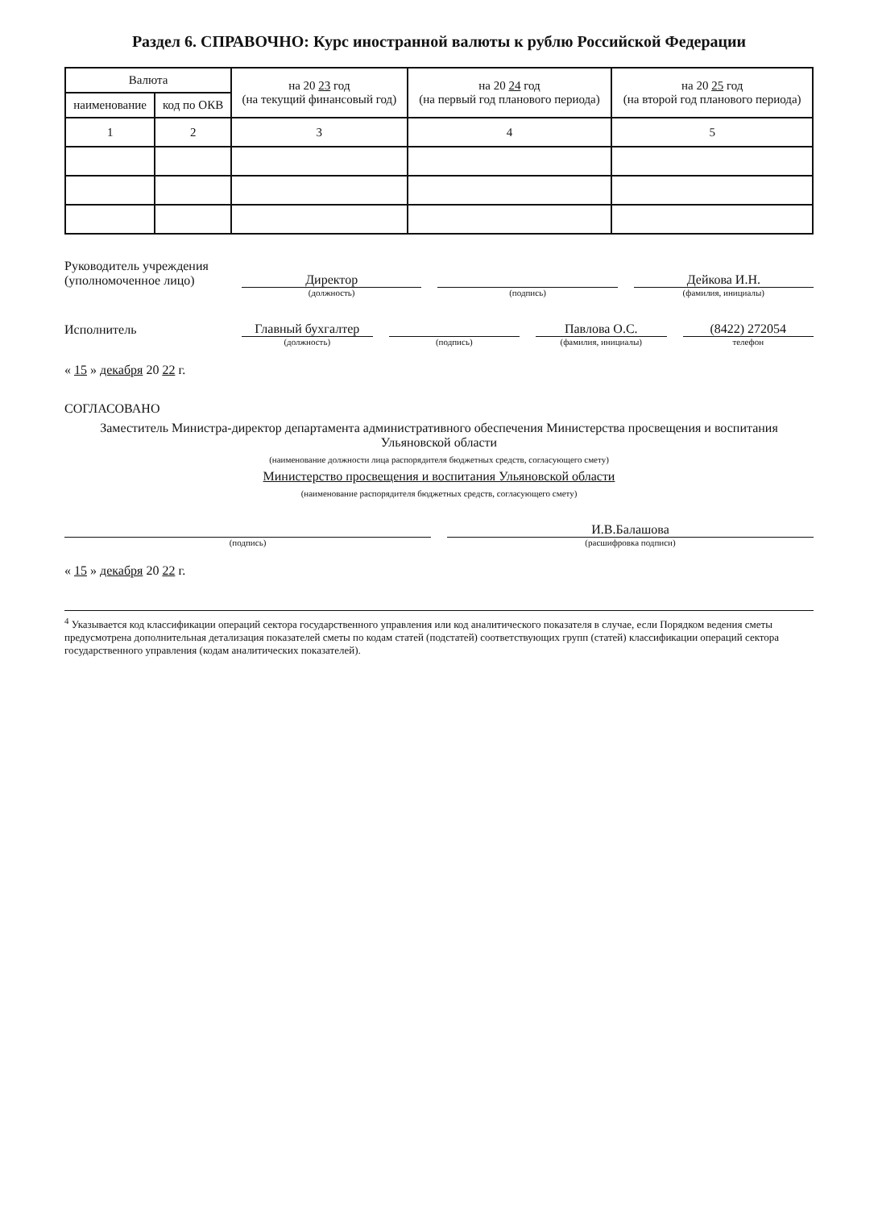Раздел 6. СПРАВОЧНО: Курс иностранной валюты к рублю Российской Федерации
| Валюта | | на 20 23 год (на текущий финансовый год) | на 20 24 год (на первый год планового периода) | на 20 25 год (на второй год планового периода) |
| --- | --- | --- | --- | --- |
| наименование | код по ОКВ | | | |
| 1 | 2 | 3 | 4 | 5 |
Руководитель учреждения
(уполномоченное лицо)
Директор
Дейкова И.Н.
(должность) (подпись) (фамилия, инициалы)
Исполнитель
Главный бухгалтер
Павлова О.С.
(8422) 272054
(должность) (подпись) (фамилия, инициалы) телефон
« 15 » декабря 20 22 г.
СОГЛАСОВАНО
Заместитель Министра-директор департамента административного обеспечения Министерства просвещения и воспитания Ульяновской области
(наименование должности лица распорядителя бюджетных средств, согласующего смету)
Министерство просвещения и воспитания Ульяновской области
(наименование распорядителя бюджетных средств, согласующего смету)
И.В.Балашова
(подпись) (расшифровка подписи)
« 15 » декабря 20 22 г.
<sup>4</sup> Указывается код классификации операций сектора государственного управления или код аналитического показателя в случае, если Порядком ведения сметы предусмотрена дополнительная детализация показателей сметы по кодам статей (подстатей) соответствующих групп (статей) классификации операций сектора государственного управления (кодам аналитических показателей).